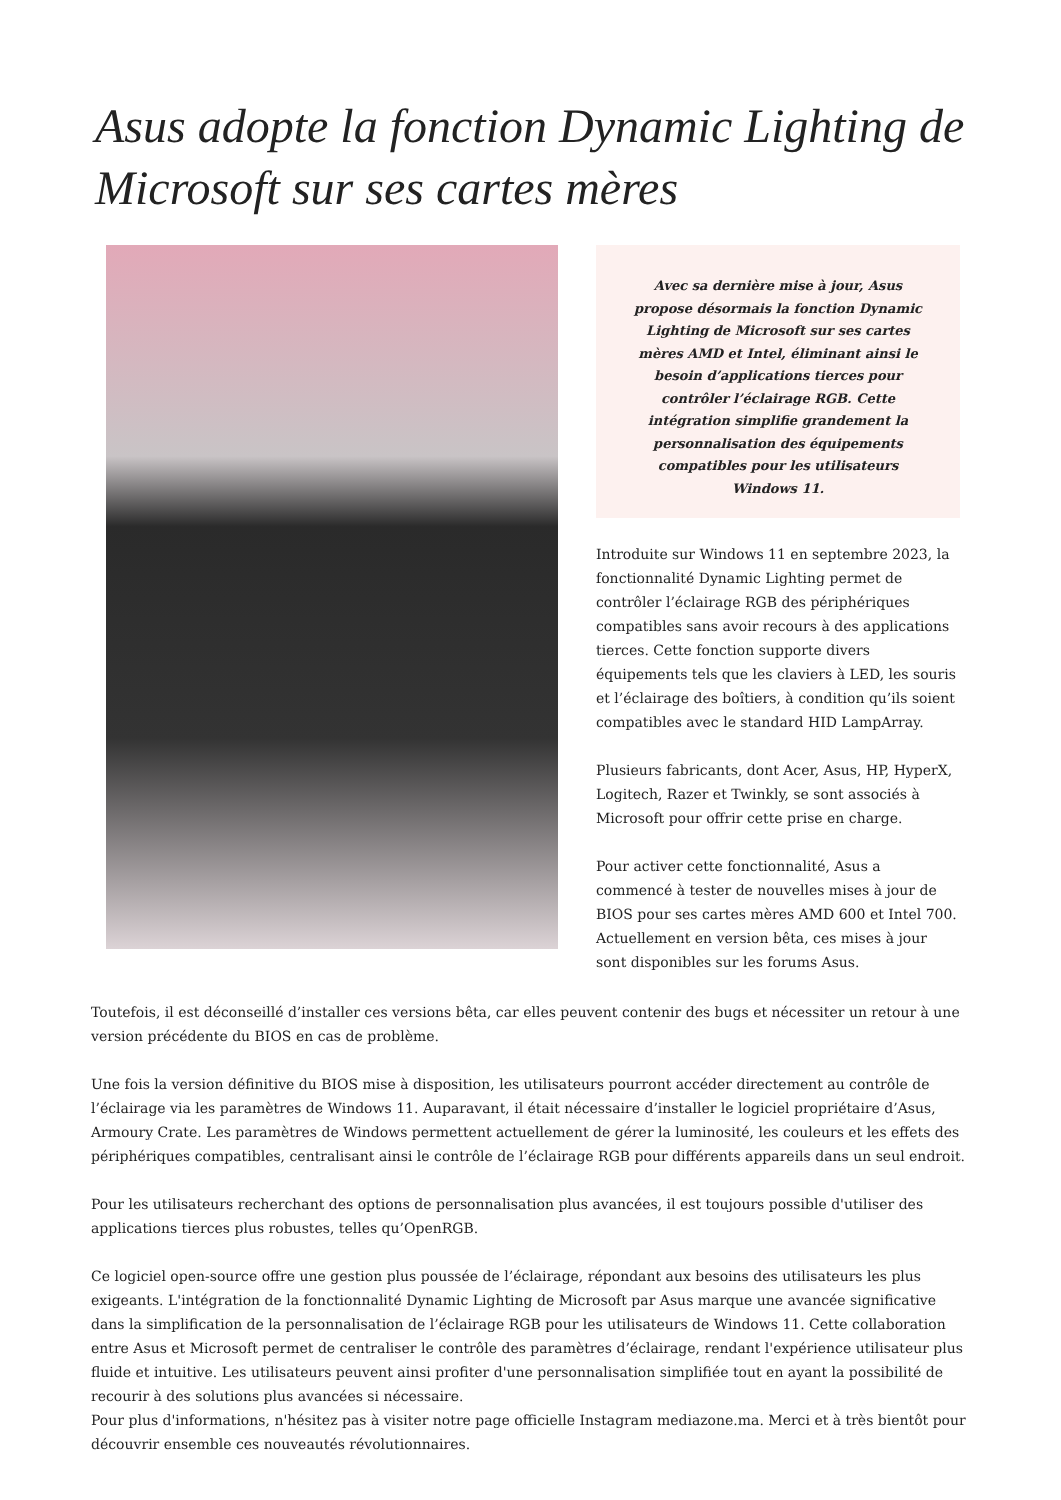Asus adopte la fonction Dynamic Lighting de Microsoft sur ses cartes mères
Avec sa dernière mise à jour, Asus propose désormais la fonction Dynamic Lighting de Microsoft sur ses cartes mères AMD et Intel, éliminant ainsi le besoin d’applications tierces pour contrôler l’éclairage RGB. Cette intégration simplifie grandement la personnalisation des équipements compatibles pour les utilisateurs Windows 11.
Introduite sur Windows 11 en septembre 2023, la fonctionnalité Dynamic Lighting permet de contrôler l’éclairage RGB des périphériques compatibles sans avoir recours à des applications tierces. Cette fonction supporte divers équipements tels que les claviers à LED, les souris et l’éclairage des boîtiers, à condition qu’ils soient compatibles avec le standard HID LampArray.
Plusieurs fabricants, dont Acer, Asus, HP, HyperX, Logitech, Razer et Twinkly, se sont associés à Microsoft pour offrir cette prise en charge.
Pour activer cette fonctionnalité, Asus a commencé à tester de nouvelles mises à jour de BIOS pour ses cartes mères AMD 600 et Intel 700. Actuellement en version bêta, ces mises à jour sont disponibles sur les forums Asus.
Toutefois, il est déconseillé d’installer ces versions bêta, car elles peuvent contenir des bugs et nécessiter un retour à une version précédente du BIOS en cas de problème.
Une fois la version définitive du BIOS mise à disposition, les utilisateurs pourront accéder directement au contrôle de l’éclairage via les paramètres de Windows 11. Auparavant, il était nécessaire d’installer le logiciel propriétaire d’Asus, Armoury Crate. Les paramètres de Windows permettent actuellement de gérer la luminosité, les couleurs et les effets des périphériques compatibles, centralisant ainsi le contrôle de l’éclairage RGB pour différents appareils dans un seul endroit.
Pour les utilisateurs recherchant des options de personnalisation plus avancées, il est toujours possible d'utiliser des applications tierces plus robustes, telles qu’OpenRGB.
Ce logiciel open-source offre une gestion plus poussée de l’éclairage, répondant aux besoins des utilisateurs les plus exigeants. L'intégration de la fonctionnalité Dynamic Lighting de Microsoft par Asus marque une avancée significative dans la simplification de la personnalisation de l’éclairage RGB pour les utilisateurs de Windows 11. Cette collaboration entre Asus et Microsoft permet de centraliser le contrôle des paramètres d’éclairage, rendant l'expérience utilisateur plus fluide et intuitive. Les utilisateurs peuvent ainsi profiter d'une personnalisation simplifiée tout en ayant la possibilité de recourir à des solutions plus avancées si nécessaire.
Pour plus d'informations, n'hésitez pas à visiter notre page officielle Instagram mediazone.ma. Merci et à très bientôt pour découvrir ensemble ces nouveautés révolutionnaires.